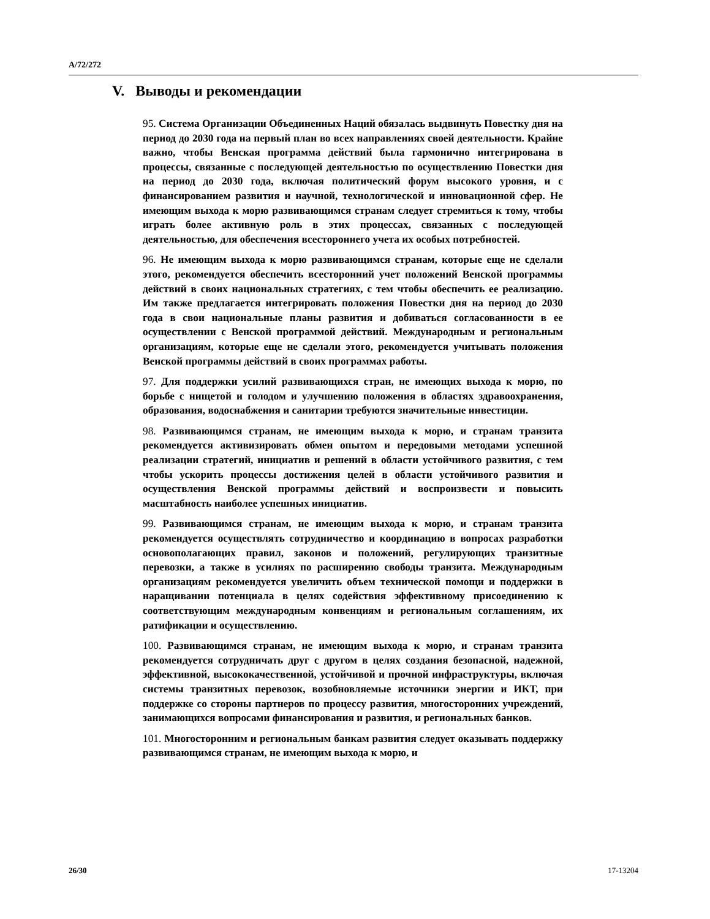A/72/272
V. Выводы и рекомендации
95. Система Организации Объединенных Наций обязалась выдвинуть Повестку дня на период до 2030 года на первый план во всех направлениях своей деятельности. Крайне важно, чтобы Венская программа действий была гармонично интегрирована в процессы, связанные с последующей деятельностью по осуществлению Повестки дня на период до 2030 года, включая политический форум высокого уровня, и с финансированием развития и научной, технологической и инновационной сфер. Не имеющим выхода к морю развивающимся странам следует стремиться к тому, чтобы играть более активную роль в этих процессах, связанных с последующей деятельностью, для обеспечения всестороннего учета их особых потребностей.
96. Не имеющим выхода к морю развивающимся странам, которые еще не сделали этого, рекомендуется обеспечить всесторонний учет положений Венской программы действий в своих национальных стратегиях, с тем чтобы обеспечить ее реализацию. Им также предлагается интегрировать положения Повестки дня на период до 2030 года в свои национальные планы развития и добиваться согласованности в ее осуществлении с Венской программой действий. Международным и региональным организациям, которые еще не сделали этого, рекомендуется учитывать положения Венской программы действий в своих программах работы.
97. Для поддержки усилий развивающихся стран, не имеющих выхода к морю, по борьбе с нищетой и голодом и улучшению положения в областях здравоохранения, образования, водоснабжения и санитарии требуются значительные инвестиции.
98. Развивающимся странам, не имеющим выхода к морю, и странам транзита рекомендуется активизировать обмен опытом и передовыми методами успешной реализации стратегий, инициатив и решений в области устойчивого развития, с тем чтобы ускорить процессы достижения целей в области устойчивого развития и осуществления Венской программы действий и воспроизвести и повысить масштабность наиболее успешных инициатив.
99. Развивающимся странам, не имеющим выхода к морю, и странам транзита рекомендуется осуществлять сотрудничество и координацию в вопросах разработки основополагающих правил, законов и положений, регулирующих транзитные перевозки, а также в усилиях по расширению свободы транзита. Международным организациям рекомендуется увеличить объем технической помощи и поддержки в наращивании потенциала в целях содействия эффективному присоединению к соответствующим международным конвенциям и региональным соглашениям, их ратификации и осуществлению.
100. Развивающимся странам, не имеющим выхода к морю, и странам транзита рекомендуется сотрудничать друг с другом в целях создания безопасной, надежной, эффективной, высококачественной, устойчивой и прочной инфраструктуры, включая системы транзитных перевозок, возобновляемые источники энергии и ИКТ, при поддержке со стороны партнеров по процессу развития, многосторонних учреждений, занимающихся вопросами финансирования и развития, и региональных банков.
101. Многосторонним и региональным банкам развития следует оказывать поддержку развивающимся странам, не имеющим выхода к морю, и
26/30 17-13204